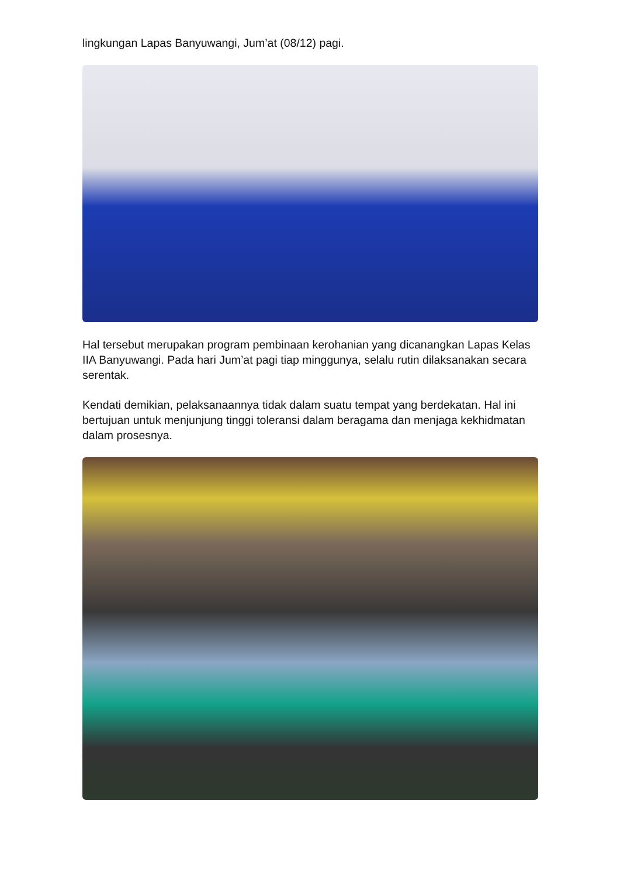lingkungan Lapas Banyuwangi, Jum’at (08/12) pagi.
Hal tersebut merupakan program pembinaan kerohanian yang dicanangkan Lapas Kelas IIA Banyuwangi. Pada hari Jum’at pagi tiap minggunya, selalu rutin dilaksanakan secara serentak.
Kendati demikian, pelaksanaannya tidak dalam suatu tempat yang berdekatan. Hal ini bertujuan untuk menjunjung tinggi toleransi dalam beragama dan menjaga kekhidmatan dalam prosesnya.